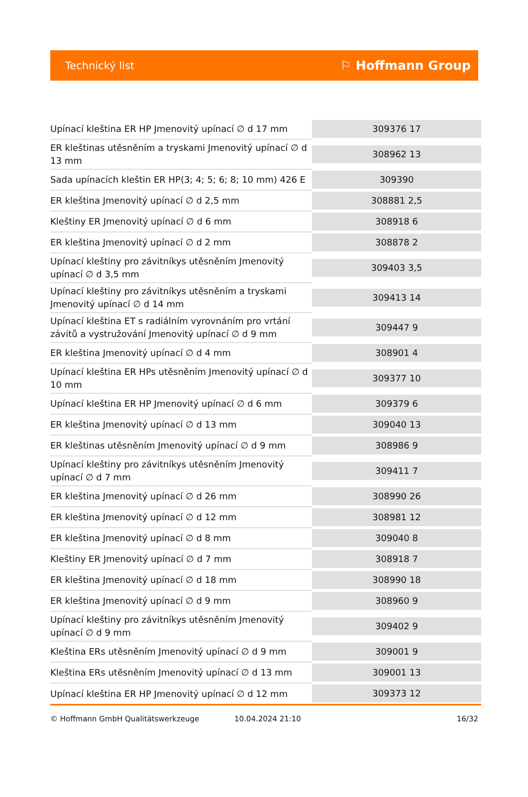Technický list
⚐ Hoffmann Group
| Upínací kleština ER HP Jmenovitý upínací ∅ d 17 mm | 309376 17 |
| ER kleštinas utěsněním a tryskami Jmenovitý upínací ∅ d 13 mm | 308962 13 |
| Sada upínacích kleštin ER HP(3; 4; 5; 6; 8; 10 mm) 426 E | 309390 |
| ER kleština Jmenovitý upínací ∅ d 2,5 mm | 308881 2,5 |
| Kleštiny ER Jmenovitý upínací ∅ d 6 mm | 308918 6 |
| ER kleština Jmenovitý upínací ∅ d 2 mm | 308878 2 |
| Upínací kleštiny pro závitníkys utěsněním Jmenovitý upínací ∅ d 3,5 mm | 309403 3,5 |
| Upínací kleštiny pro závitníkys utěsněním a tryskami Jmenovitý upínací ∅ d 14 mm | 309413 14 |
| Upínací kleština ET s radiálním vyrovnáním pro vrtání závitů a vystružování Jmenovitý upínací ∅ d 9 mm | 309447 9 |
| ER kleština Jmenovitý upínací ∅ d 4 mm | 308901 4 |
| Upínací kleština ER HPs utěsněním Jmenovitý upínací ∅ d 10 mm | 309377 10 |
| Upínací kleština ER HP Jmenovitý upínací ∅ d 6 mm | 309379 6 |
| ER kleština Jmenovitý upínací ∅ d 13 mm | 309040 13 |
| ER kleštinas utěsněním Jmenovitý upínací ∅ d 9 mm | 308986 9 |
| Upínací kleštiny pro závitníkys utěsněním Jmenovitý upínací ∅ d 7 mm | 309411 7 |
| ER kleština Jmenovitý upínací ∅ d 26 mm | 308990 26 |
| ER kleština Jmenovitý upínací ∅ d 12 mm | 308981 12 |
| ER kleština Jmenovitý upínací ∅ d 8 mm | 309040 8 |
| Kleštiny ER Jmenovitý upínací ∅ d 7 mm | 308918 7 |
| ER kleština Jmenovitý upínací ∅ d 18 mm | 308990 18 |
| ER kleština Jmenovitý upínací ∅ d 9 mm | 308960 9 |
| Upínací kleštiny pro závitníkys utěsněním Jmenovitý upínací ∅ d 9 mm | 309402 9 |
| Kleština ERs utěsněním Jmenovitý upínací ∅ d 9 mm | 309001 9 |
| Kleština ERs utěsněním Jmenovitý upínací ∅ d 13 mm | 309001 13 |
| Upínací kleština ER HP Jmenovitý upínací ∅ d 12 mm | 309373 12 |
© Hoffmann GmbH Qualitätswerkzeuge 10.04.2024 21:10 16/32